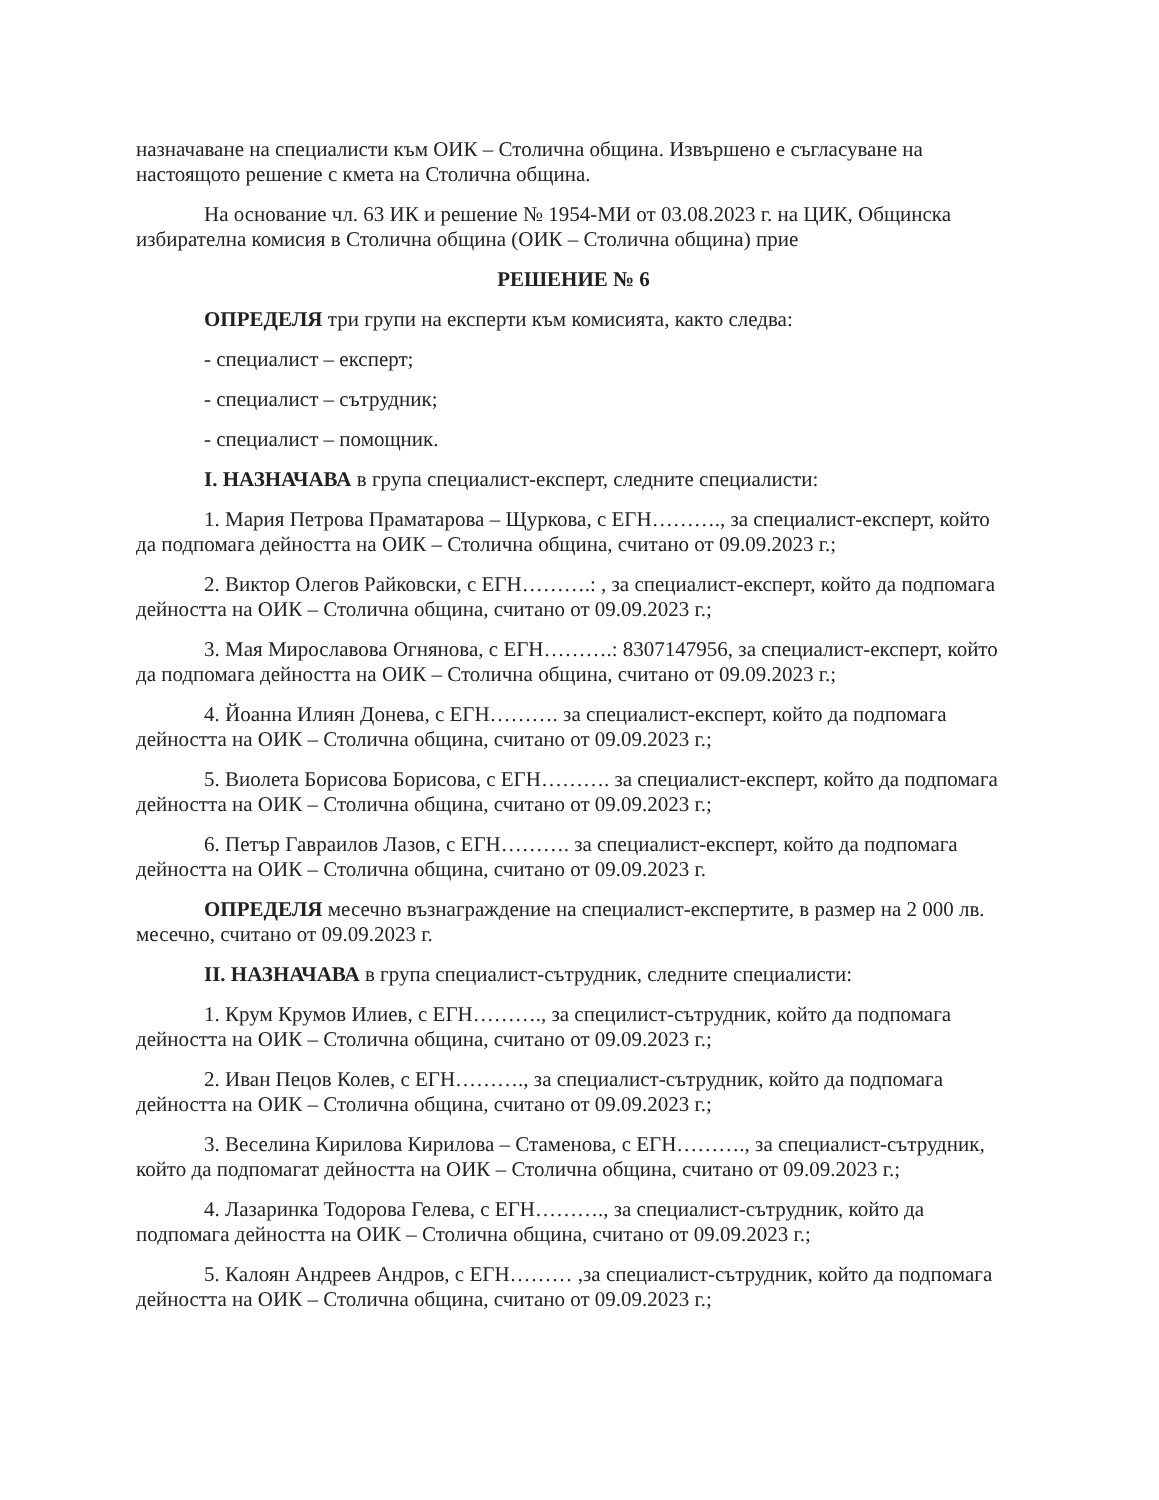назначаване на специалисти към ОИК – Столична община. Извършено е съгласуване на настоящото решение с кмета на Столична община.
На основание чл. 63 ИК и решение № 1954-МИ от 03.08.2023 г. на ЦИК, Общинска избирателна комисия в Столична община (ОИК – Столична община) прие
РЕШЕНИЕ № 6
ОПРЕДЕЛЯ три групи на експерти към комисията, както следва:
- специалист – експерт;
- специалист – сътрудник;
- специалист – помощник.
I. НАЗНАЧАВА в група специалист-експерт, следните специалисти:
1. Мария Петрова Праматарова – Щуркова, с ЕГН………., за специалист-експерт, който да подпомага дейността на ОИК – Столична община, считано от 09.09.2023 г.;
2. Виктор Олегов Райковски, с ЕГН……….: , за специалист-експерт, който да подпомага дейността на ОИК – Столична община, считано от 09.09.2023 г.;
3. Мая Мирославова Огнянова, с ЕГН……….: 8307147956, за специалист-експерт, който да подпомага дейността на ОИК – Столична община, считано от 09.09.2023 г.;
4. Йоанна Илиян Донева, с ЕГН………. за специалист-експерт, който да подпомага дейността на ОИК – Столична община, считано от 09.09.2023 г.;
5. Виолета Борисова Борисова, с ЕГН………. за специалист-експерт, който да подпомага дейността на ОИК – Столична община, считано от 09.09.2023 г.;
6. Петър Гавраилов Лазов, с ЕГН………. за специалист-експерт, който да подпомага дейността на ОИК – Столична община, считано от 09.09.2023 г.
ОПРЕДЕЛЯ месечно възнаграждение на специалист-експертите, в размер на 2 000 лв. месечно, считано от 09.09.2023 г.
II. НАЗНАЧАВА в група специалист-сътрудник, следните специалисти:
1. Крум Крумов Илиев, с ЕГН………., за специлист-сътрудник, който да подпомага дейността на ОИК – Столична община, считано от 09.09.2023 г.;
2. Иван Пецов Колев, с ЕГН………., за специалист-сътрудник, който да подпомага дейността на ОИК – Столична община, считано от 09.09.2023 г.;
3. Веселина Кирилова Кирилова – Стаменова, с ЕГН………., за специалист-сътрудник, който да подпомагат дейността на ОИК – Столична община, считано от 09.09.2023 г.;
4. Лазаринка Тодорова Гелева, с ЕГН………., за специалист-сътрудник, който да подпомага дейността на ОИК – Столична община, считано от 09.09.2023 г.;
5. Калоян Андреев Андров, с ЕГН……… ,за специалист-сътрудник, който да подпомага дейността на ОИК – Столична община, считано от 09.09.2023 г.;